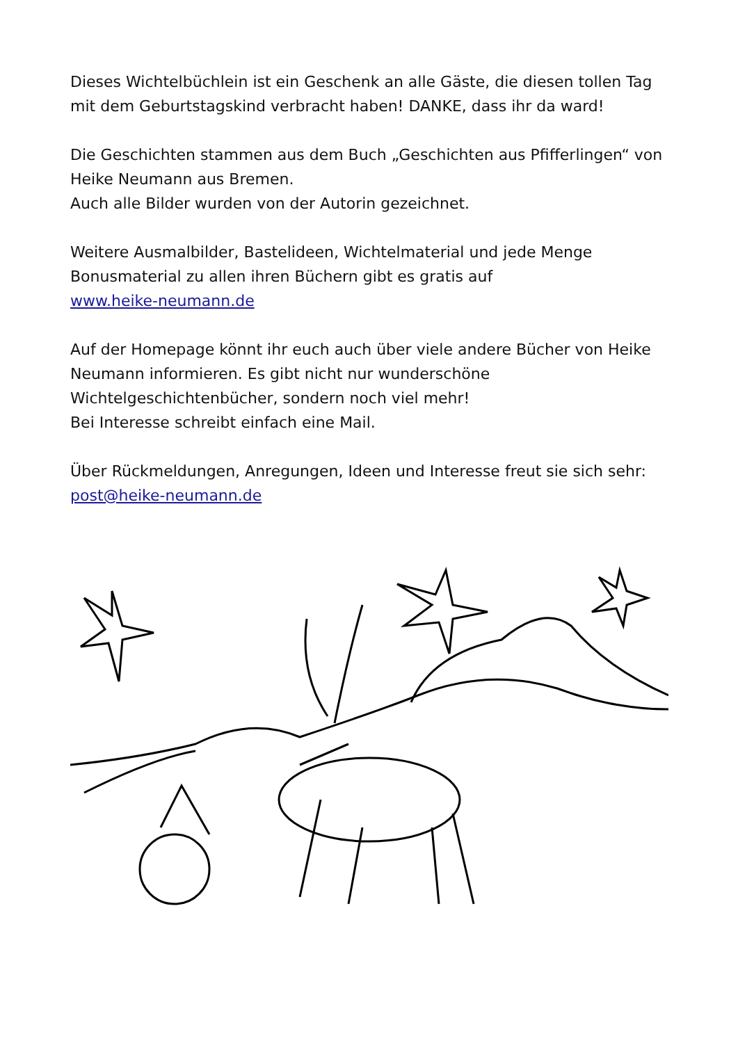Dieses Wichtelbüchlein ist ein Geschenk an alle Gäste, die diesen tollen Tag mit dem Geburtstagskind verbracht haben! DANKE, dass ihr da ward!
Die Geschichten stammen aus dem Buch „Geschichten aus Pfifferlingen“ von Heike Neumann aus Bremen.
Auch alle Bilder wurden von der Autorin gezeichnet.
Weitere Ausmalbilder, Bastelideen, Wichtelmaterial und jede Menge Bonusmaterial zu allen ihren Büchern gibt es gratis auf
www.heike-neumann.de
Auf der Homepage könnt ihr euch auch über viele andere Bücher von Heike Neumann informieren. Es gibt nicht nur wunderschöne Wichtelgeschichtenbücher, sondern noch viel mehr!
Bei Interesse schreibt einfach eine Mail.
Über Rückmeldungen, Anregungen, Ideen und Interesse freut sie sich sehr: post@heike-neumann.de